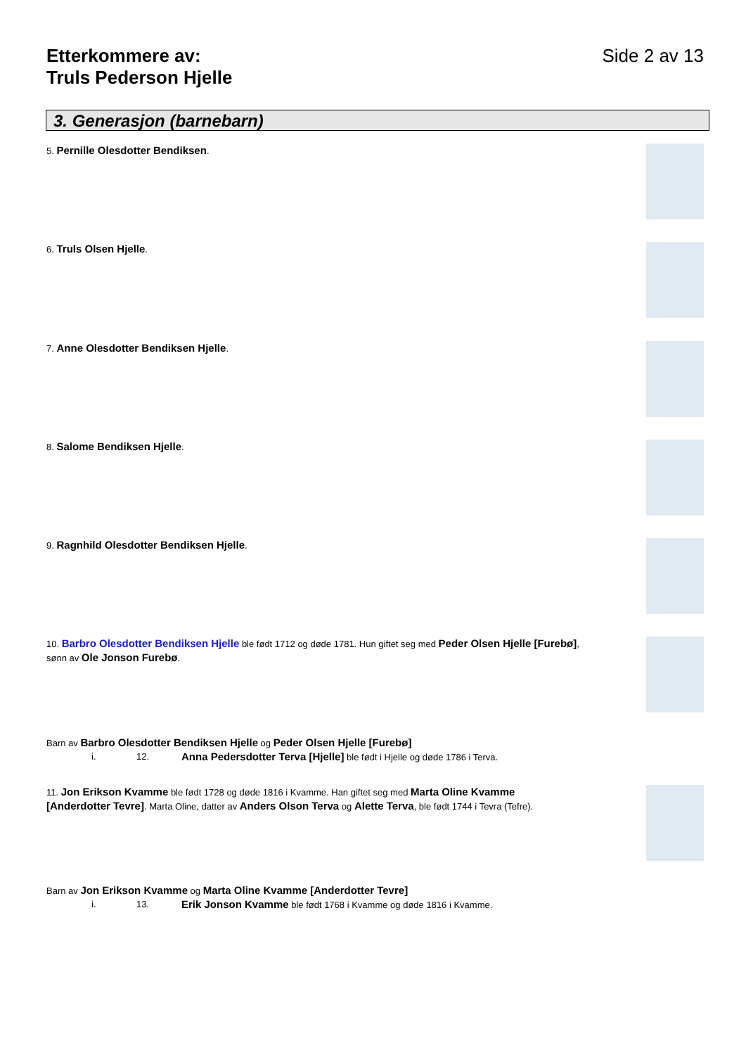Etterkommere av:
Truls Pederson Hjelle
Side 2 av 13
3. Generasjon (barnebarn)
5. Pernille Olesdotter Bendiksen.
6. Truls Olsen Hjelle.
7. Anne Olesdotter Bendiksen Hjelle.
8. Salome Bendiksen Hjelle.
9. Ragnhild Olesdotter Bendiksen Hjelle.
10. Barbro Olesdotter Bendiksen Hjelle ble født 1712 og døde 1781. Hun giftet seg med Peder Olsen Hjelle [Furebø], sønn av Ole Jonson Furebø.
Barn av Barbro Olesdotter Bendiksen Hjelle og Peder Olsen Hjelle [Furebø]
i. 12. Anna Pedersdotter Terva [Hjelle] ble født i Hjelle og døde 1786 i Terva.
11. Jon Erikson Kvamme ble født 1728 og døde 1816 i Kvamme. Han giftet seg med Marta Oline Kvamme [Anderdotter Tevre]. Marta Oline, datter av Anders Olson Terva og Alette Terva, ble født 1744 i Tevra (Tefre).
Barn av Jon Erikson Kvamme og Marta Oline Kvamme [Anderdotter Tevre]
i. 13. Erik Jonson Kvamme ble født 1768 i Kvamme og døde 1816 i Kvamme.